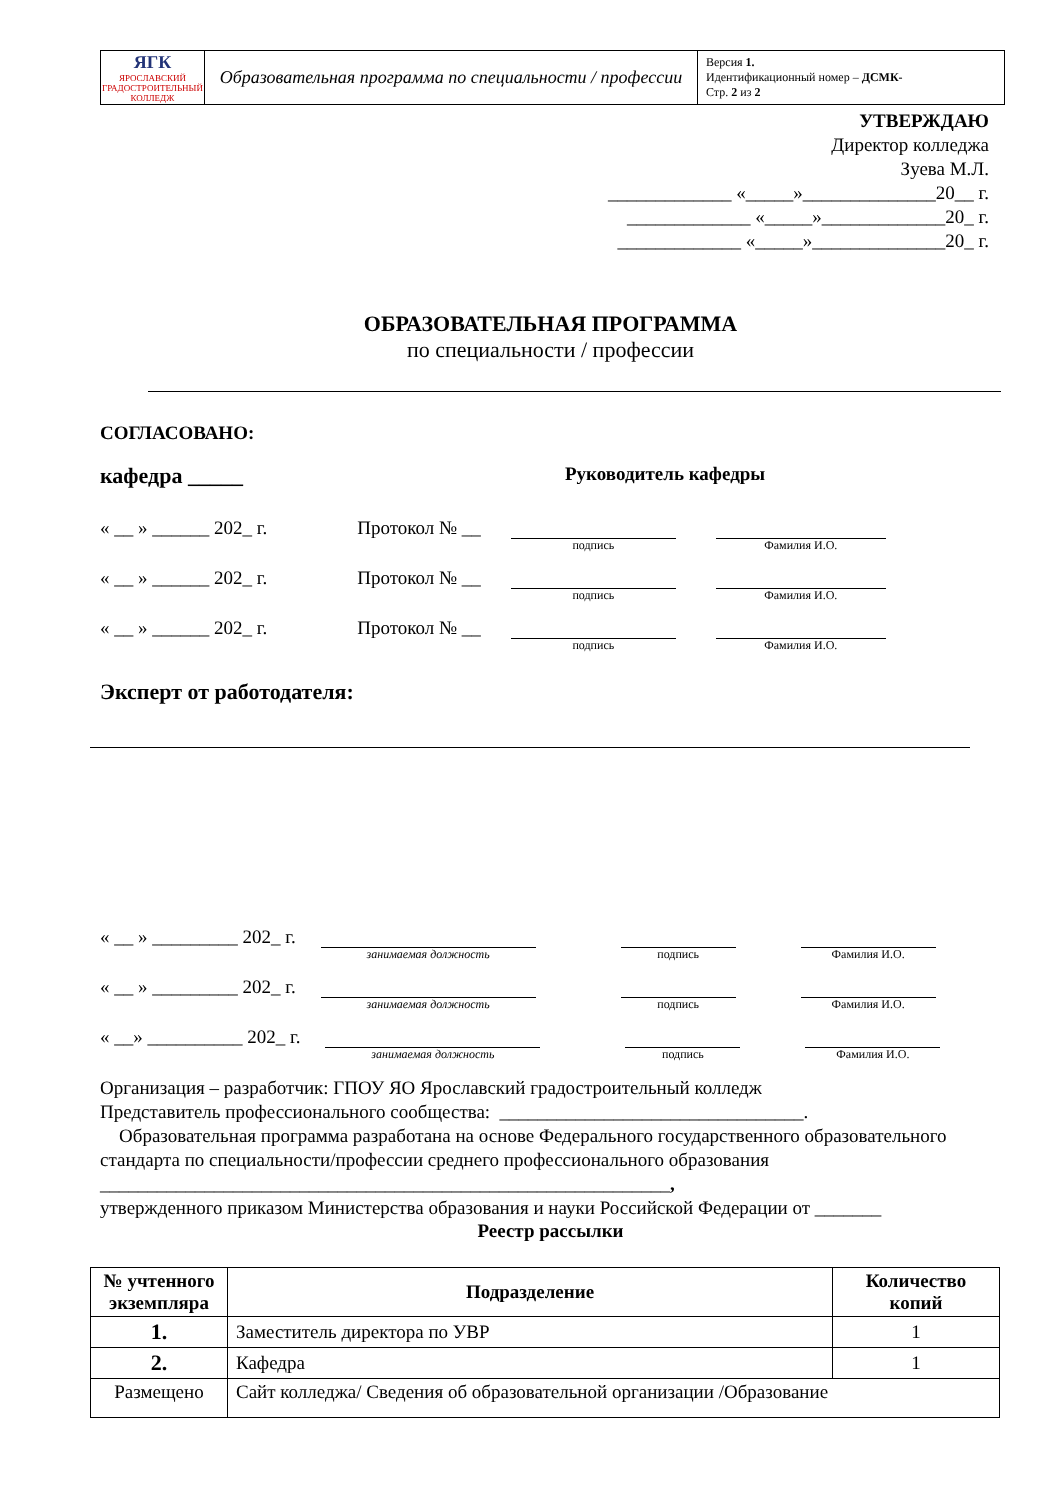| ЯГК ЯРОСЛАВСКИЙ ГРАДОСТРОИТЕЛЬНЫЙ КОЛЛЕДЖ | Образовательная программа по специальности / профессии | Версия 1. Идентификационный номер – ДСМК- Стр. 2 из 2 |
УТВЕРЖДАЮ
Директор колледжа
Зуева М.Л.
_____________ «_____»______________20__ г.
_____________ «_____»_____________20_ г.
_____________ «_____»______________20_ г.
ОБРАЗОВАТЕЛЬНАЯ ПРОГРАММА
по специальности / профессии
СОГЛАСОВАНО:
кафедра _____ Руководитель кафедры
« __ » ______ 202_ г. Протокол № __ подпись Фамилия И.О.
« __ » ______ 202_ г. Протокол № __ подпись Фамилия И.О.
« __ » ______ 202_ г. Протокол № __ подпись Фамилия И.О.
Эксперт от работодателя:
« __ » _________ 202_ г. занимаемая должность подпись Фамилия И.О.
« __ » _________ 202_ г. занимаемая должность подпись Фамилия И.О.
« __» __________ 202_ г. занимаемая должность подпись Фамилия И.О.
Организация – разработчик: ГПОУ ЯО Ярославский градостроительный колледж
Представитель профессионального сообщества: ________________________________.
Образовательная программа разработана на основе Федерального государственного образовательного стандарта по специальности/профессии среднего профессионального образования ____________________________________________________________,
утвержденного приказом Министерства образования и науки Российской Федерации от _______
Реестр рассылки
| № учтенного экземпляра | Подразделение | Количество копий |
| --- | --- | --- |
| 1. | Заместитель директора по УВР | 1 |
| 2. | Кафедра | 1 |
| Размещено | Сайт колледжа/ Сведения об образовательной организации /Образование | |